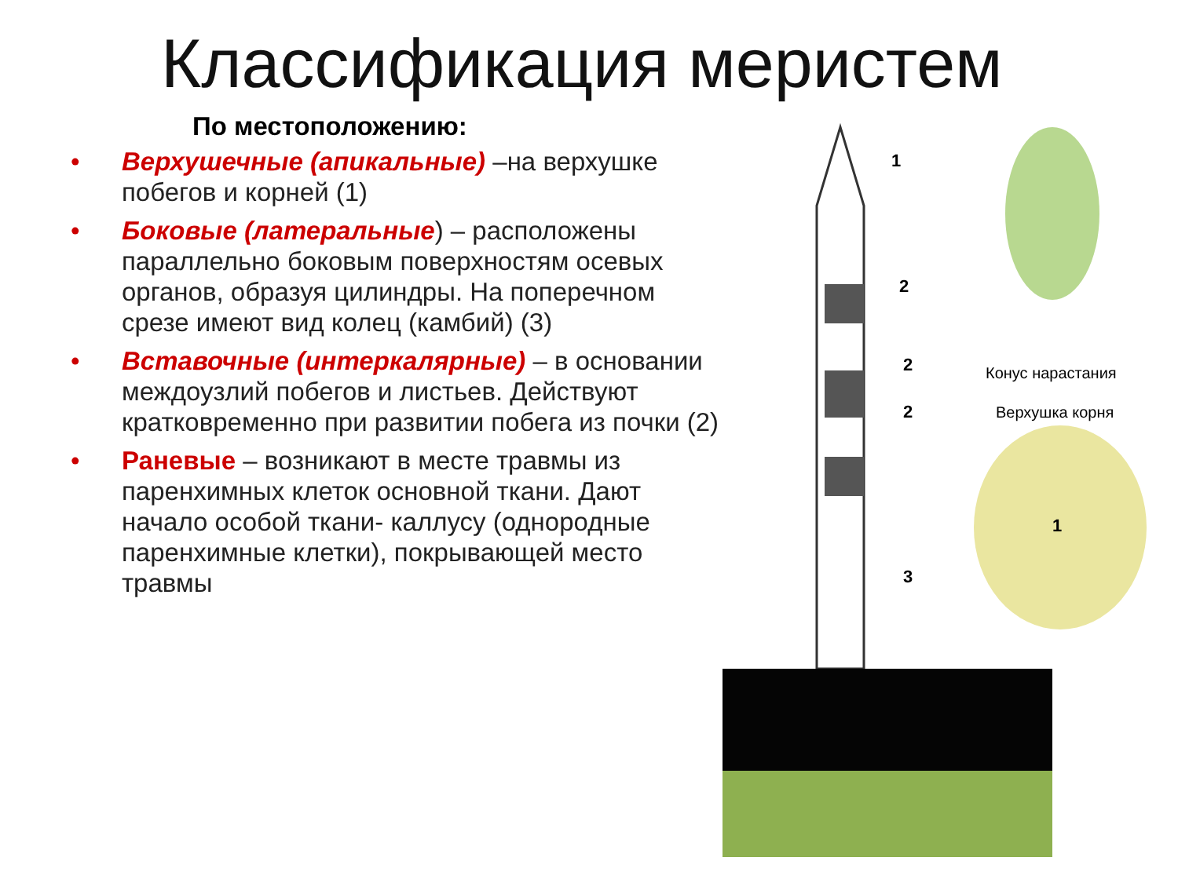Классификация меристем
По местоположению:
• Верхушечные (апикальные) –на верхушке побегов и корней (1)
• Боковые (латеральные) – расположены параллельно боковым поверхностям осевых органов, образуя цилиндры. На поперечном срезе имеют вид колец (камбий) (3)
• Вставочные (интеркалярные) – в основании междоузлий побегов и листьев. Действуют кратковременно при развитии побега из почки (2)
• Раневые – возникают в месте травмы из паренхимных клеток основной ткани. Дают начало особой ткани- каллусу (однородные паренхимные клетки), покрывающей место травмы
1
2
2
2
3
Конус нарастания
Верхушка корня
1